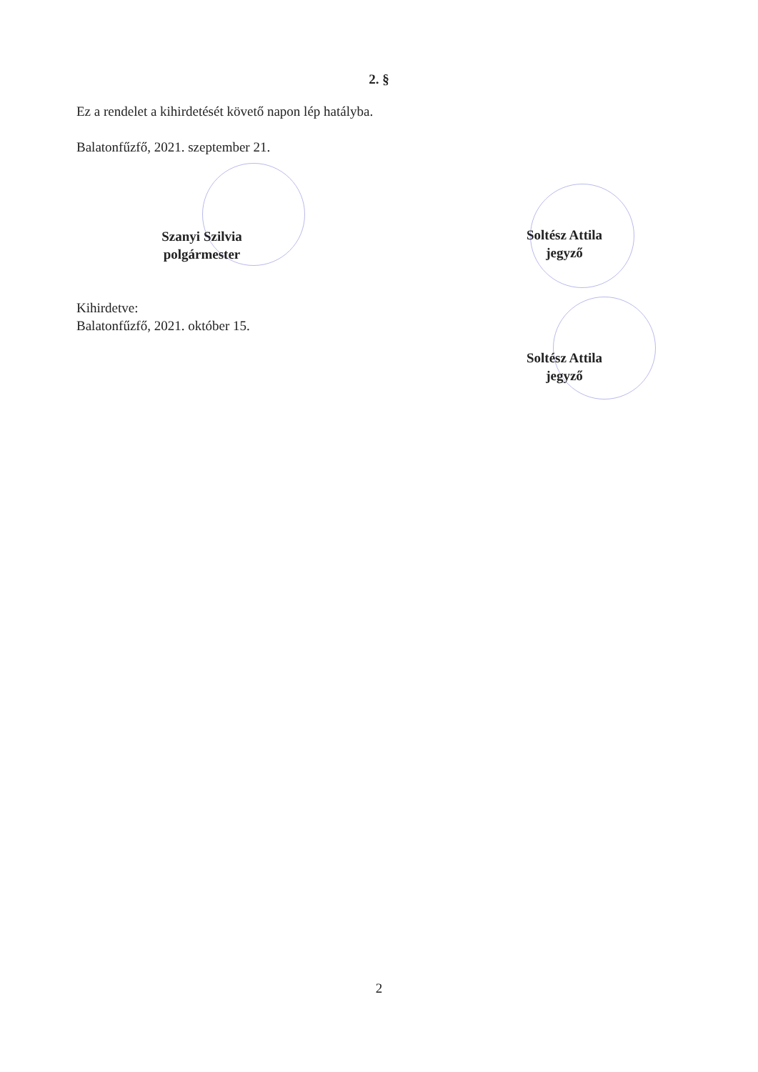2. §
Ez a rendelet a kihirdetését követő napon lép hatályba.
Balatonfűzfő, 2021. szeptember 21.
Szanyi Szilvia
polgármester
Soltész Attila
jegyző
Kihirdetve:
Balatonfűzfő, 2021. október 15.
Soltész Attila
jegyző
2